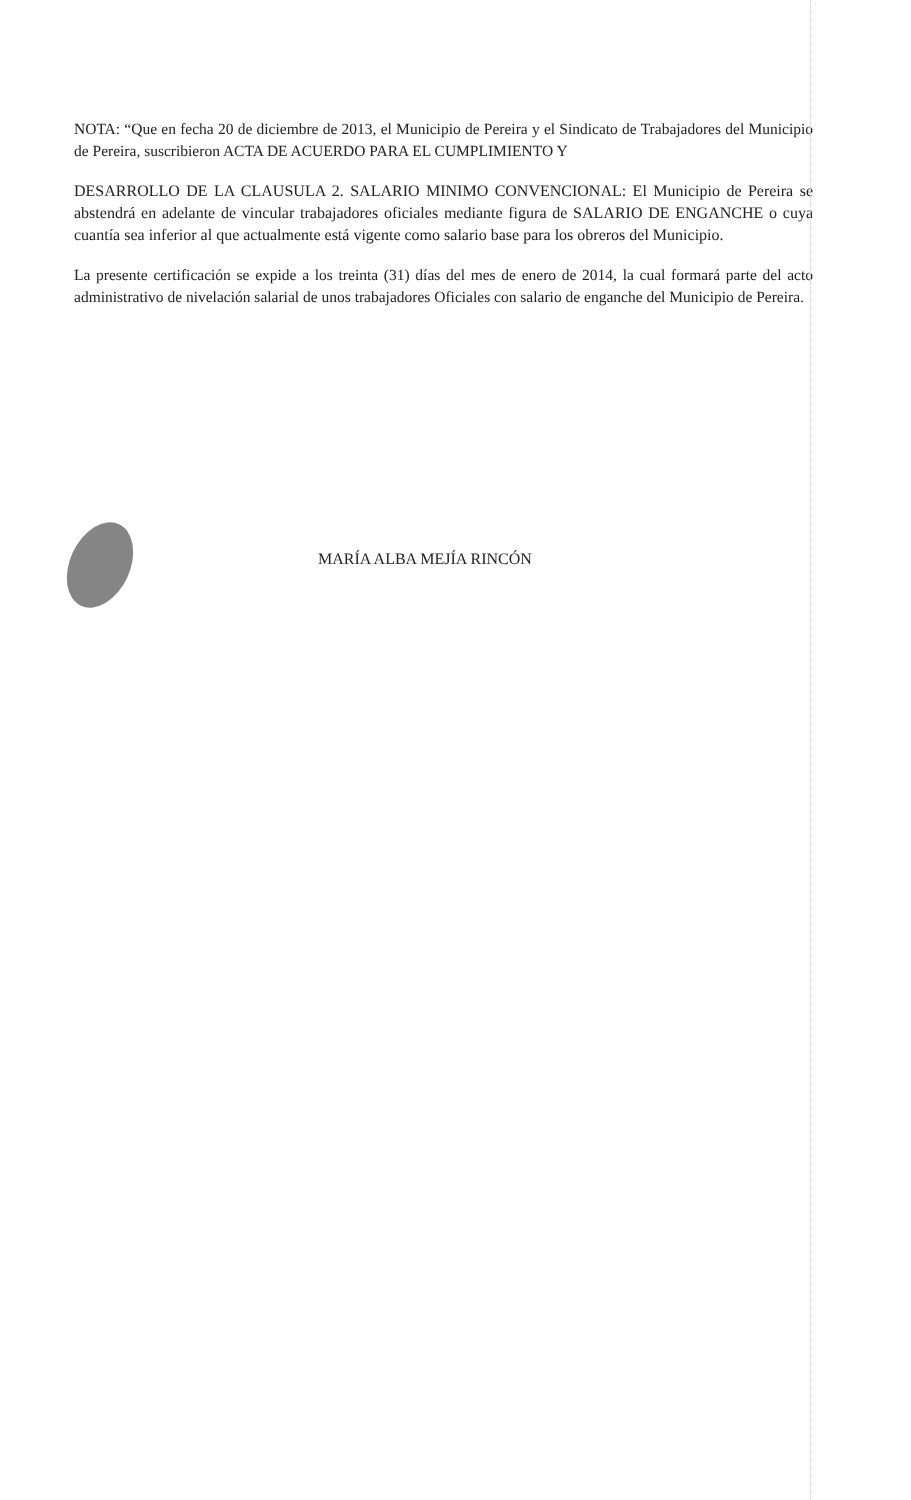NOTA: “Que en fecha 20 de diciembre de 2013, el Municipio de Pereira y el Sindicato de Trabajadores del Municipio de Pereira, suscribieron ACTA DE ACUERDO PARA EL CUMPLIMIENTO Y
DESARROLLO DE LA CLAUSULA 2. SALARIO MINIMO CONVENCIONAL: El Municipio de Pereira se abstendrá en adelante de vincular trabajadores oficiales mediante figura de SALARIO DE ENGANCHE o cuya cuantía sea inferior al que actualmente está vigente como salario base para los obreros del Municipio.
La presente certificación se expide a los treinta (31) días del mes de enero de 2014, la cual formará parte del acto administrativo de nivelación salarial de unos trabajadores Oficiales con salario de enganche del Municipio de Pereira.
MARÍA ALBA MEJÍA RINCÓN